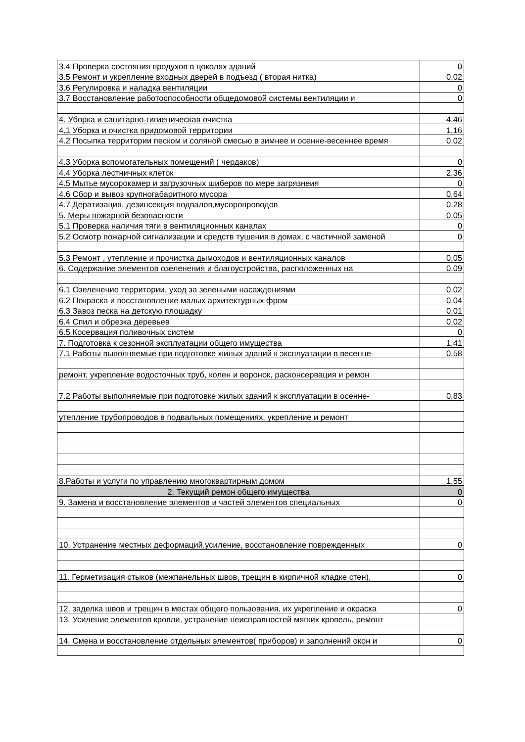| 3.4 Проверка состояния продухов в цоколях зданий | 0 |
| 3.5 Ремонт и укрепление входных дверей в подъезд ( вторая нитка) | 0,02 |
| 3.6 Регулировка и наладка вентиляции | 0 |
| 3.7 Восстановление работоспособности общедомовой системы вентиляции и | 0 |
| 4. Уборка и санитарно-гигиеническая очистка | 4,46 |
| 4.1 Уборка и очистка придомовой территории | 1,16 |
| 4.2 Посыпка территории песком и соляной смесью в зимнее и осенне-весеннее время | 0,02 |
| 4.3 Уборка вспомогательных помещений ( чердаков) | 0 |
| 4.4 Уборка лестничных клеток | 2,36 |
| 4.5 Мытье мусорокамер и загрузочных шиберов по мере загрязнеия | 0 |
| 4.6 Сбор и вывоз крупногабаритного мусора | 0,64 |
| 4.7 Дератизация, дезинсекция подвалов,мусоропроводов | 0,28 |
| 5. Меры пожарной безопасности | 0,05 |
| 5.1 Проверка наличия тяги в вентиляционных каналах | 0 |
| 5.2 Осмотр пожарной сигнализации и средств тушения в домах, с частичной заменой | 0 |
| 5.3 Ремонт , утепление и прочистка дымоходов и вентиляционных каналов | 0,05 |
| 6. Содержание элементов озеленения и благоустройства, расположенных на | 0,09 |
| 6.1 Озеленение территории, уход за зелеными насаждениями | 0,02 |
| 6.2 Покраска и восстановление малых архитектурных фром | 0,04 |
| 6.3 Завоз песка на детскую плошадку | 0,01 |
| 6.4 Спил и обрезка деревьев | 0,02 |
| 6.5 Косервация поливочных систем | 0 |
| 7. Подготовка к сезонной эксплуатации общего имущества | 1,41 |
| 7.1 Работы выполняемые при подготовке жилых зданий к эксплуатации в весенне- | 0,58 |
| ремонт, укрепление водосточных труб, колен и воронок, расконсервация и ремон | |
| 7.2 Работы выполняемые при подготовке жилых зданий к эксплуатации в осенне- | 0,83 |
| утепление трубопроводов в подвальных помещениях, укрепление и ремонт | |
| 8.Работы и услуги по управлению многоквартирным домом | 1,55 |
| 2. Текущий ремон общего имущества | 0 |
| 9. Замена и восстановление элементов и частей элементов специальных | 0 |
| 10. Устранение местных деформаций,усиление, восстановление поврежденных | 0 |
| 11. Герметизация стыков (межпанельных швов, трещин в кирпичной кладке стен), | 0 |
| 12. заделка швов и трещин в местах общего пользования, их укрепление и окраска | 0 |
| 13. Усиление элементов кровли, устранение неисправностей мягких кровель, ремонт | |
| 14. Смена и восстановление отдельных элементов( приборов) и заполнений окон и | 0 |